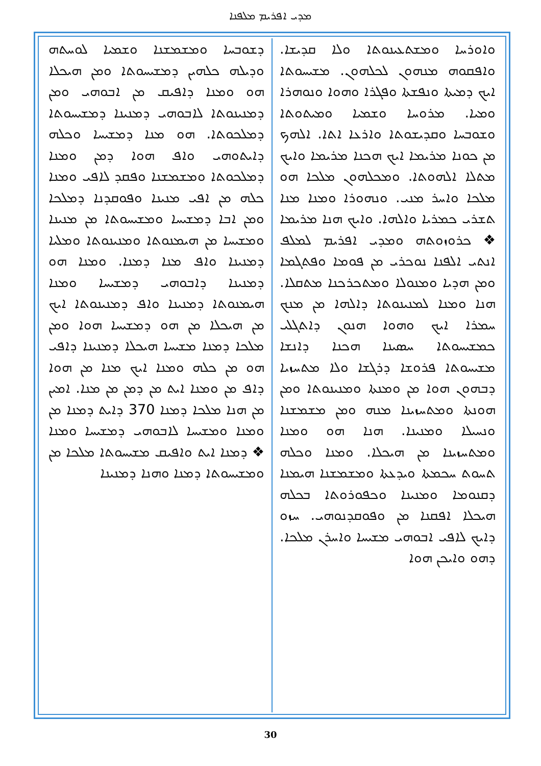ܡܕܝ ܐܦܪܝܡ ܡܠܦܢܐ
ܘܐܘܪܚܐ ܘܡܫܬܥܝܢܘܬܐ ܘܠܐ ܩܕܝܫܐ. ܘܐܦܩܘܗ ܡܢܗܘܢ ܠܟܠܗܘܢ. ܡܫܝܚܘܬܐ ܐܝܟ ܕܡܝܬܐ ܘܢܦܫܬܐ ܘܦܓܪܐ ܘܗܘܐ ܘܢܘܗܪܐ ܘܡܝܐ. ܡܪܘܚܐ ܘܫܡܝܐ ܘܡܝܬܘܬܐ ܘܫܘܒܚܐ ܘܩܕܝܫܘܬܐ ܘܐܪܥܐ ܐܬܐ. ܐܠܗܟ ܡܢ ܟܘܢܐ ܡܪܝܡܐ ܐܝܟ ܗܟܢܐ ܡܪܝܡܐ ܘܐܝܟ ܡܬܠܐ ܐܠܗܘܬܐ. ܘܡܟܠܗܘܢ ܡܠܟܐ ܗܘ ܡܠܟܐ ܘܐܚܪ ܡܢܝ. ܘܢܗܘܪܐ ܘܡܢܐ ܡܢܐ ܬܫܪܝ ܟܡܪܝܐ ܘܐܠܗܐ. ܘܐܝܟ ܗܢܐ ܡܪܝܡܐ ❖ ܟܪܘܙܘܬܗ ܘܡܕܝ ܐܦܪܝܡ ܠܡܠܦ ܐܢܬܝ ܐܠܦܢܐ ܢܘܟܪܝ ܡܢ ܦܘܡܐ ܘܦܬܓܡܐ ܘܡܢ ܗܕܝܐ ܘܡܢܘܠܐ ܘܡܬܟܪܟܢܐ ܡܬܩܠܐ. ܗܢܐ ܘܡܢܐ ܠܡܢܝܢܘܬܐ ܕܐܠܗܐ ܡܢ ܡܢܟ ܚܡܪܐ ܐܝܟ ܘܗܘܐ ܗܢܘܢ ܕܐܬܓܠܝ ܟܡܫܝܚܘܬܐ ܚܣܝܢܐ ܗܟܢܐ ܕܐܢܫܐ ܡܫܝܚܘܬܐ ܦܪܘܫܐ ܕܪܓܫܐ ܘܠܐ ܡܬܚܙܝܐ ܕܒܗܘܢ ܗܘܐ ܡܢ ܘܡܢܬܐ ܘܡܢܝܢܘܬܐ ܘܡܢ ܗܘܢܬܐ ܘܡܬܚܙܝܢܐ ܡܢܗ ܘܡܢ ܡܫܡܫܢܐ ܘܢܚܝܠܐ ܘܡܢܝܢܐ. ܗܢܐ ܗܘ ܘܡܢܐ ܘܡܬܚܙܝܢܐ ܡܢ ܗܝܟܠܐ. ܘܡܢܐ ܘܟܠܗ ܬܚܘܬ ܚܟܡܬܐ ܘܝܕܥܬܐ ܘܡܫܡܫܢܐ ܗܝܡܢܐ ܕܩܢܘܡܐ ܘܡܢܝܢܐ ܘܟܦܘܪܘܬܐ ܒܟܠܗ ܗܝܟܠܐ ܐܦܩܢܐ ܡܢ ܘܦܘܩܕܢܘܗܝ. ܚܙܘ ܕܐܝܟ ܠܐܦܝ ܐܒܘܗܝ ܡܫܝܚܐ ܘܐܚܪܢ ܡܠܟܐ. ܕܗܘ ܘܐܝܟܢ ܗܘܐ
ܕܫܘܒܚܐ ܘܡܫܡܫܢܐ ܘܫܡܝܐ ܠܘܚܬܗ ܘܕܝܠܗ ܟܠܗܝܢ ܕܡܫܝܚܘܬܐ ܘܡܢ ܗܝܟܠܐ ܗܘ ܘܡܢܐ ܕܐܦܝܩ ܡܢ ܐܒܘܗܝ ܘܡܢ ܕܡܢܝܢܘܬܐ ܠܐܒܘܗܝ ܕܡܢܝܢܐ ܕܡܫܝܚܘܬܐ ܕܡܠܟܘܬܐ. ܗܘ ܡܢܐ ܕܡܫܝܚܐ ܘܟܠܗ ܕܐܝܬܘܗܝ ܘܐܦ ܗܘܐ ܕܡܢ ܘܡܢܐ ܕܡܠܟܘܬܐ ܘܡܫܡܫܢܐ ܘܦܩܕ ܠܐܦܝ ܘܡܢܐ ܟܠܗ ܡܢ ܐܦܝ ܡܢܝܢܐ ܘܦܘܩܕܢܐ ܕܡܠܟܐ ܘܡܢ ܐܒܐ ܕܡܫܝܚܐ ܘܡܫܝܚܘܬܐ ܡܢ ܡܢܝܢܐ ܘܡܫܝܚܐ ܡܢ ܗܝܡܢܘܬܐ ܘܡܢܝܢܘܬܐ ܘܡܠܝܐ ܕܡܢܝܢܐ ܘܐܦ ܡܢܐ ܕܡܢܐ. ܘܡܢܐ ܗܘ ܕܡܢܝܢܐ ܕܐܒܘܗܝ ܕܡܫܝܚܐ ܘܡܢܐ ܗܝܡܢܘܬܐ ܕܡܢܝܢܐ ܘܐܦ ܕܡܢܝܢܘܬܐ ܐܝܟ ܡܢ ܗܝܟܠܐ ܡܢ ܗܘ ܕܡܫܝܚܐ ܗܘܐ ܘܡܢ ܡܠܟܐ ܕܡܢܐ ܡܫܝܚܐ ܗܝܟܠܐ ܕܡܢܝܢܐ ܕܐܦܝ ܗܘ ܡܢ ܟܠܗ ܘܡܢܐ ܐܝܟ ܡܢܐ ܡܢ ܗܘܐ ܕܐܦ ܡܢ ܘܡܢܐ ܐܝܬ ܡܢ ܕܡܢ ܡܢ ܡܢܐ. ܐܡܝܢ ܡܢ ܗܢܐ ܡܠܟܐ ܕܡܢܐ 370 ܕܐܝܬ ܕܡܢܐ ܡܢ ܘܡܢܐ ܘܡܫܝܚܐ ܠܐܒܘܗܝ ܕܡܫܝܚܐ ܘܡܢܐ ❖ ܕܡܢܐ ܐܝܬ ܘܐܦܝܩ ܡܫܝܚܘܬܐ ܡܠܟܐ ܡܢ ܘܡܫܝܚܘܬܐ ܕܡܢܐ ܘܗܢܐ ܕܡܢܝܢܐ
30